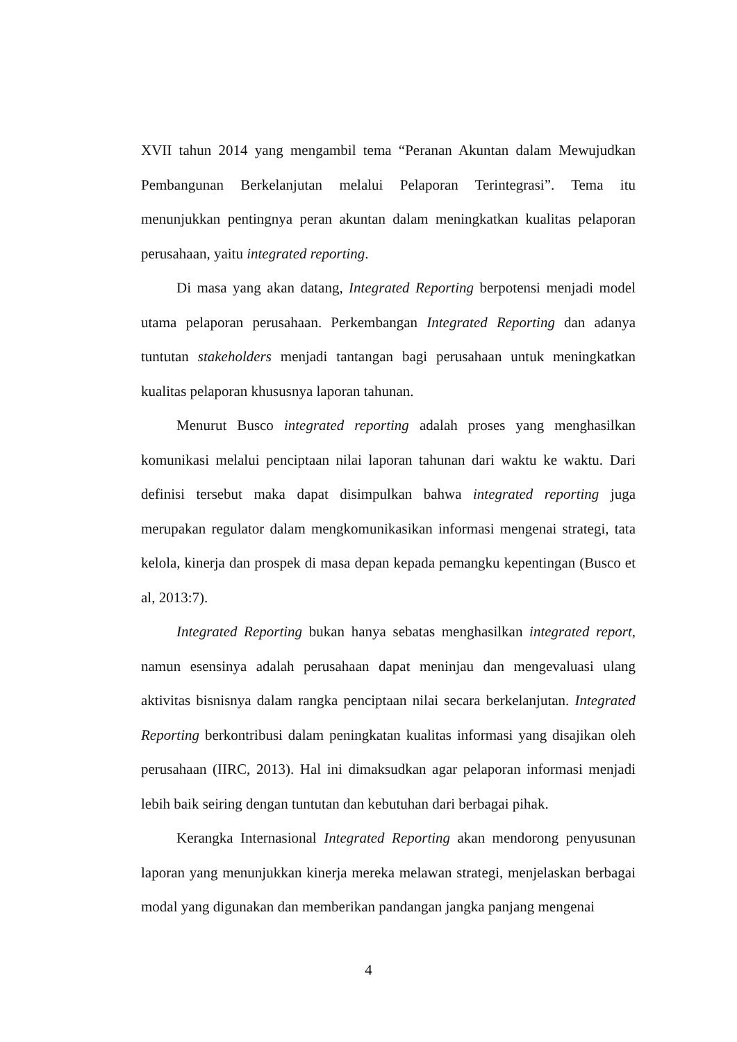XVII tahun 2014 yang mengambil tema “Peranan Akuntan dalam Mewujudkan Pembangunan Berkelanjutan melalui Pelaporan Terintegrasi”. Tema itu menunjukkan pentingnya peran akuntan dalam meningkatkan kualitas pelaporan perusahaan, yaitu integrated reporting.
Di masa yang akan datang, Integrated Reporting berpotensi menjadi model utama pelaporan perusahaan. Perkembangan Integrated Reporting dan adanya tuntutan stakeholders menjadi tantangan bagi perusahaan untuk meningkatkan kualitas pelaporan khususnya laporan tahunan.
Menurut Busco integrated reporting adalah proses yang menghasilkan komunikasi melalui penciptaan nilai laporan tahunan dari waktu ke waktu. Dari definisi tersebut maka dapat disimpulkan bahwa integrated reporting juga merupakan regulator dalam mengkomunikasikan informasi mengenai strategi, tata kelola, kinerja dan prospek di masa depan kepada pemangku kepentingan (Busco et al, 2013:7).
Integrated Reporting bukan hanya sebatas menghasilkan integrated report, namun esensinya adalah perusahaan dapat meninjau dan mengevaluasi ulang aktivitas bisnisnya dalam rangka penciptaan nilai secara berkelanjutan. Integrated Reporting berkontribusi dalam peningkatan kualitas informasi yang disajikan oleh perusahaan (IIRC, 2013). Hal ini dimaksudkan agar pelaporan informasi menjadi lebih baik seiring dengan tuntutan dan kebutuhan dari berbagai pihak.
Kerangka Internasional Integrated Reporting akan mendorong penyusunan laporan yang menunjukkan kinerja mereka melawan strategi, menjelaskan berbagai modal yang digunakan dan memberikan pandangan jangka panjang mengenai
4